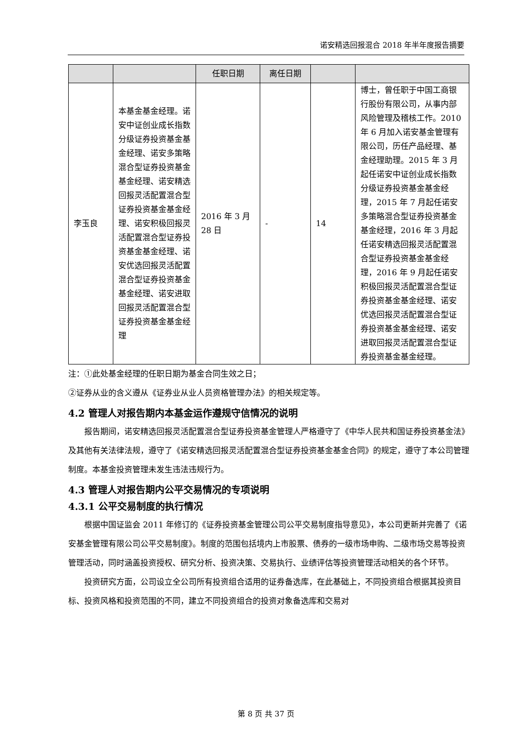诺安精选回报混合 2018 年半年度报告摘要
| | | 任职日期 | 离任日期 | | |
| --- | --- | --- | --- | --- | --- |
| 李玉良 | 本基金基金经理。诺安中证创业成长指数分级证券投资基金基金经理、诺安多策略混合型证券投资基金基金经理、诺安精选回报灵活配置混合型证券投资基金基金经理、诺安积极回报灵活配置混合型证券投资基金基金经理、诺安优选回报灵活配置混合型证券投资基金基金经理、诺安进取回报灵活配置混合型证券投资基金基金经理 | 2016 年 3 月 28 日 | - | 14 | 博士，曾任职于中国工商银行股份有限公司，从事内部风险管理及稽核工作。2010 年 6 月加入诺安基金管理有限公司，历任产品经理、基金经理助理。2015 年 3 月起任诺安中证创业成长指数分级证券投资基金基金经理，2015 年 7 月起任诺安多策略混合型证券投资基金基金经理，2016 年 3 月起任诺安精选回报灵活配置混合型证券投资基金基金经理，2016 年 9 月起任诺安积极回报灵活配置混合型证券投资基金基金经理、诺安优选回报灵活配置混合型证券投资基金基金经理、诺安进取回报灵活配置混合型证券投资基金基金经理。 |
注：①此处基金经理的任职日期为基金合同生效之日；
②证券从业的含义遵从《证券业从业人员资格管理办法》的相关规定等。
4.2 管理人对报告期内本基金运作遵规守信情况的说明
报告期间，诺安精选回报灵活配置混合型证券投资基金管理人严格遵守了《中华人民共和国证券投资基金法》及其他有关法律法规，遵守了《诺安精选回报灵活配置混合型证券投资基金基金合同》的规定，遵守了本公司管理制度。本基金投资管理未发生违法违规行为。
4.3 管理人对报告期内公平交易情况的专项说明
4.3.1 公平交易制度的执行情况
根据中国证监会 2011 年修订的《证券投资基金管理公司公平交易制度指导意见》，本公司更新并完善了《诺安基金管理有限公司公平交易制度》。制度的范围包括境内上市股票、债券的一级市场申购、二级市场交易等投资管理活动，同时涵盖投资授权、研究分析、投资决策、交易执行、业绩评估等投资管理活动相关的各个环节。
投资研究方面，公司设立全公司所有投资组合适用的证券备选库，在此基础上，不同投资组合根据其投资目标、投资风格和投资范围的不同，建立不同投资组合的投资对象备选库和交易对
第 8 页 共 37 页